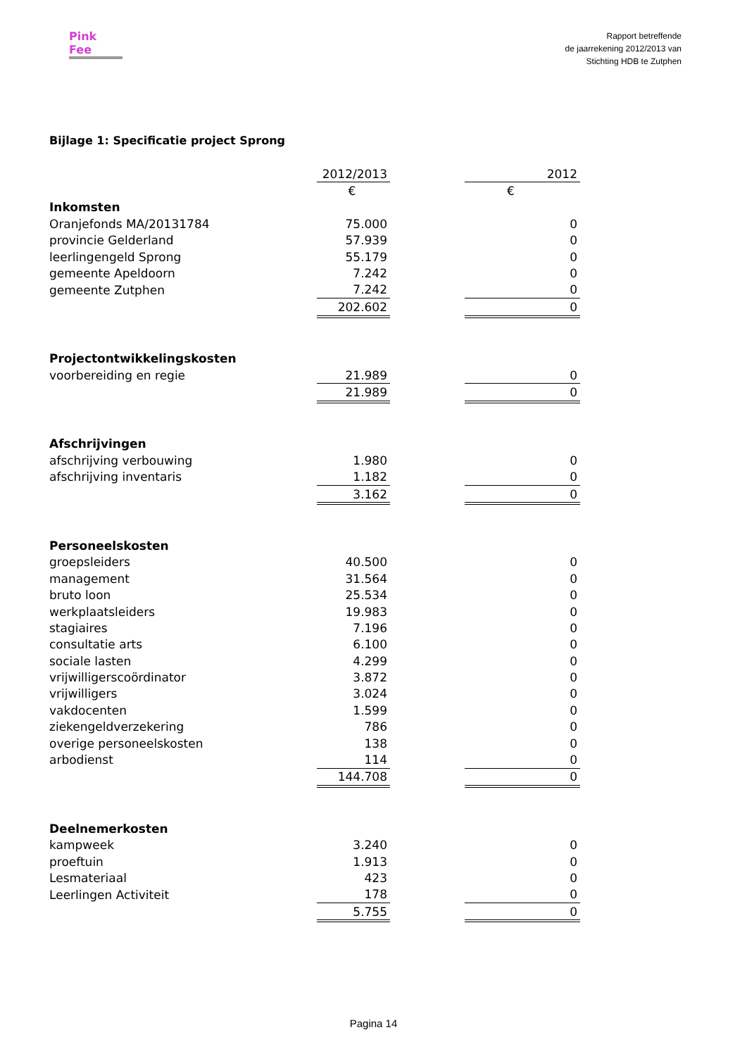Pink Fee
Rapport betreffende
de jaarrekening 2012/2013 van
Stichting HDB te Zutphen
Bijlage 1: Specificatie project Sprong
| | 2012/2013 | | 2012 |
| --- | --- | --- | --- |
| | € | | € |
| Inkomsten | | | |
| Oranjefonds MA/20131784 | 75.000 | | 0 |
| provincie Gelderland | 57.939 | | 0 |
| leerlingengeld Sprong | 55.179 | | 0 |
| gemeente Apeldoorn | 7.242 | | 0 |
| gemeente Zutphen | 7.242 | | 0 |
| | 202.602 | | 0 |
| Projectontwikkelingskosten | | | |
| voorbereiding en regie | 21.989 | | 0 |
| | 21.989 | | 0 |
| Afschrijvingen | | | |
| afschrijving verbouwing | 1.980 | | 0 |
| afschrijving inventaris | 1.182 | | 0 |
| | 3.162 | | 0 |
| Personeelskosten | | | |
| groepsleiders | 40.500 | | 0 |
| management | 31.564 | | 0 |
| bruto loon | 25.534 | | 0 |
| werkplaatsleiders | 19.983 | | 0 |
| stagiaires | 7.196 | | 0 |
| consultatie arts | 6.100 | | 0 |
| sociale lasten | 4.299 | | 0 |
| vrijwilligerscoördinator | 3.872 | | 0 |
| vrijwilligers | 3.024 | | 0 |
| vakdocenten | 1.599 | | 0 |
| ziekengeldverzekering | 786 | | 0 |
| overige personeelskosten | 138 | | 0 |
| arbodienst | 114 | | 0 |
| | 144.708 | | 0 |
| Deelnemerkosten | | | |
| kampweek | 3.240 | | 0 |
| proeftuin | 1.913 | | 0 |
| Lesmateriaal | 423 | | 0 |
| Leerlingen Activiteit | 178 | | 0 |
| | 5.755 | | 0 |
Pagina 14